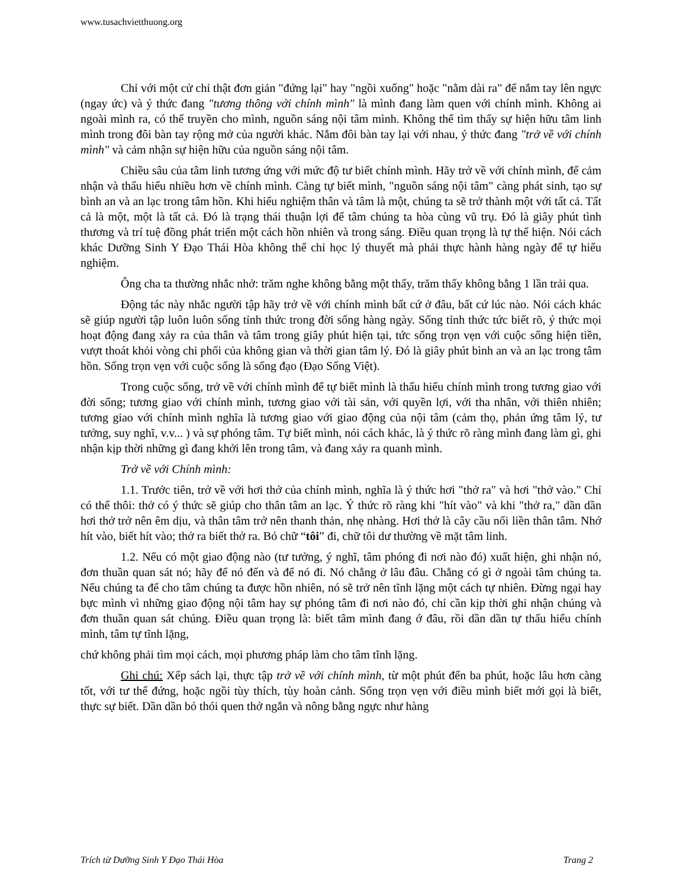www.tusachvietthuong.org
Chỉ với một cử chỉ thật đơn giản "đứng lại" hay "ngồi xuống" hoặc "nằm dài ra" để nắm tay lên ngực (ngay ức) và ý thức đang "tương thông với chính mình" là mình đang làm quen với chính mình. Không ai ngoài mình ra, có thể truyền cho mình, nguồn sáng nội tâm mình. Không thể tìm thấy sự hiện hữu tâm linh mình trong đôi bàn tay rộng mở của người khác. Nắm đôi bàn tay lại với nhau, ý thức đang "trở về với chính mình" và cảm nhận sự hiện hữu của nguồn sáng nội tâm.
Chiều sâu của tâm linh tương ứng với mức độ tư biết chính mình. Hãy trở về với chính mình, để cảm nhận và thấu hiểu nhiều hơn về chính mình. Càng tự biết mình, "nguồn sáng nội tâm" càng phát sinh, tạo sự bình an và an lạc trong tâm hồn. Khi hiểu nghiệm thân và tâm là một, chúng ta sẽ trở thành một với tất cả. Tất cả là một, một là tất cả. Đó là trạng thái thuận lợi để tâm chúng ta hòa cùng vũ trụ. Đó là giây phút tình thương và trí tuệ đồng phát triển một cách hồn nhiên và trong sáng. Điều quan trọng là tự thể hiện. Nói cách khác Dưỡng Sinh Y Đạo Thái Hòa không thể chỉ học lý thuyết mà phải thực hành hàng ngày để tự hiểu nghiệm.
Ông cha ta thường nhắc nhở: trăm nghe không bằng một thấy, trăm thấy không bằng 1 lần trải qua.
Động tác này nhắc người tập hãy trở về với chính mình bất cứ ở đâu, bất cứ lúc nào. Nói cách khác sẽ giúp người tập luôn luôn sống tỉnh thức trong đời sống hàng ngày. Sống tỉnh thức tức biết rõ, ý thức mọi hoạt động đang xảy ra của thân và tâm trong giây phút hiện tại, tức sống trọn vẹn với cuộc sống hiện tiền, vượt thoát khỏi vòng chi phối của không gian và thời gian tâm lý. Đó là giây phút bình an và an lạc trong tâm hồn. Sống trọn vẹn với cuộc sống là sống đạo (Đạo Sống Việt).
Trong cuộc sống, trở về với chính mình để tự biết mình là thấu hiểu chính mình trong tương giao với đời sống; tương giao với chính mình, tương giao với tài sản, với quyền lợi, với tha nhân, với thiên nhiên; tương giao với chính mình nghĩa là tương giao với giao động của nội tâm (cảm thọ, phản ứng tâm lý, tư tưởng, suy nghĩ, v.v... ) và sự phóng tâm. Tự biết mình, nói cách khác, là ý thức rõ ràng mình đang làm gì, ghi nhận kịp thời những gì đang khởi lên trong tâm, và đang xảy ra quanh mình.
Trở về với Chính mình:
1.1. Trước tiên, trở về với hơi thở của chính mình, nghĩa là ý thức hơi "thở ra" và hơi "thở vào." Chỉ có thế thôi: thở có ý thức sẽ giúp cho thân tâm an lạc. Ý thức rõ ràng khi "hít vào" và khi "thở ra," dần dần hơi thở trở nên êm dịu, và thân tâm trở nên thanh thản, nhẹ nhàng. Hơi thở là cây cầu nối liền thân tâm. Nhớ hít vào, biết hít vào; thở ra biết thở ra. Bỏ chữ “tôi” đi, chữ tôi dư thường về mặt tâm linh.
1.2. Nếu có một giao động nào (tư tưởng, ý nghĩ, tâm phóng đi nơi nào đó) xuất hiện, ghi nhận nó, đơn thuần quan sát nó; hãy để nó đến và để nó đi. Nó chẳng ở lâu đâu. Chẳng có gì ở ngoài tâm chúng ta. Nếu chúng ta để cho tâm chúng ta được hồn nhiên, nó sẽ trở nên tĩnh lặng một cách tự nhiên. Đừng ngại hay bực mình vì những giao động nội tâm hay sự phóng tâm đi nơi nào đó, chỉ cần kịp thời ghi nhận chúng và đơn thuần quan sát chúng. Điều quan trọng là: biết tâm mình đang ớ đâu, rồi dần dần tự thấu hiểu chính mình, tâm tự tĩnh lặng,
chứ không phải tìm mọi cách, mọi phương pháp làm cho tâm tĩnh lặng.
Ghi chú: Xếp sách lại, thực tập trở về với chính mình, từ một phút đến ba phút, hoặc lâu hơn càng tốt, với tư thế đứng, hoặc ngồi tùy thích, tùy hoàn cảnh. Sống trọn vẹn với điều mình biết mới gọi là biết, thực sự biết. Dần dần bỏ thói quen thở ngắn và nông bằng ngực như hàng
Trích từ Dưỡng Sinh Y Đạo Thái Hòa Trang 2